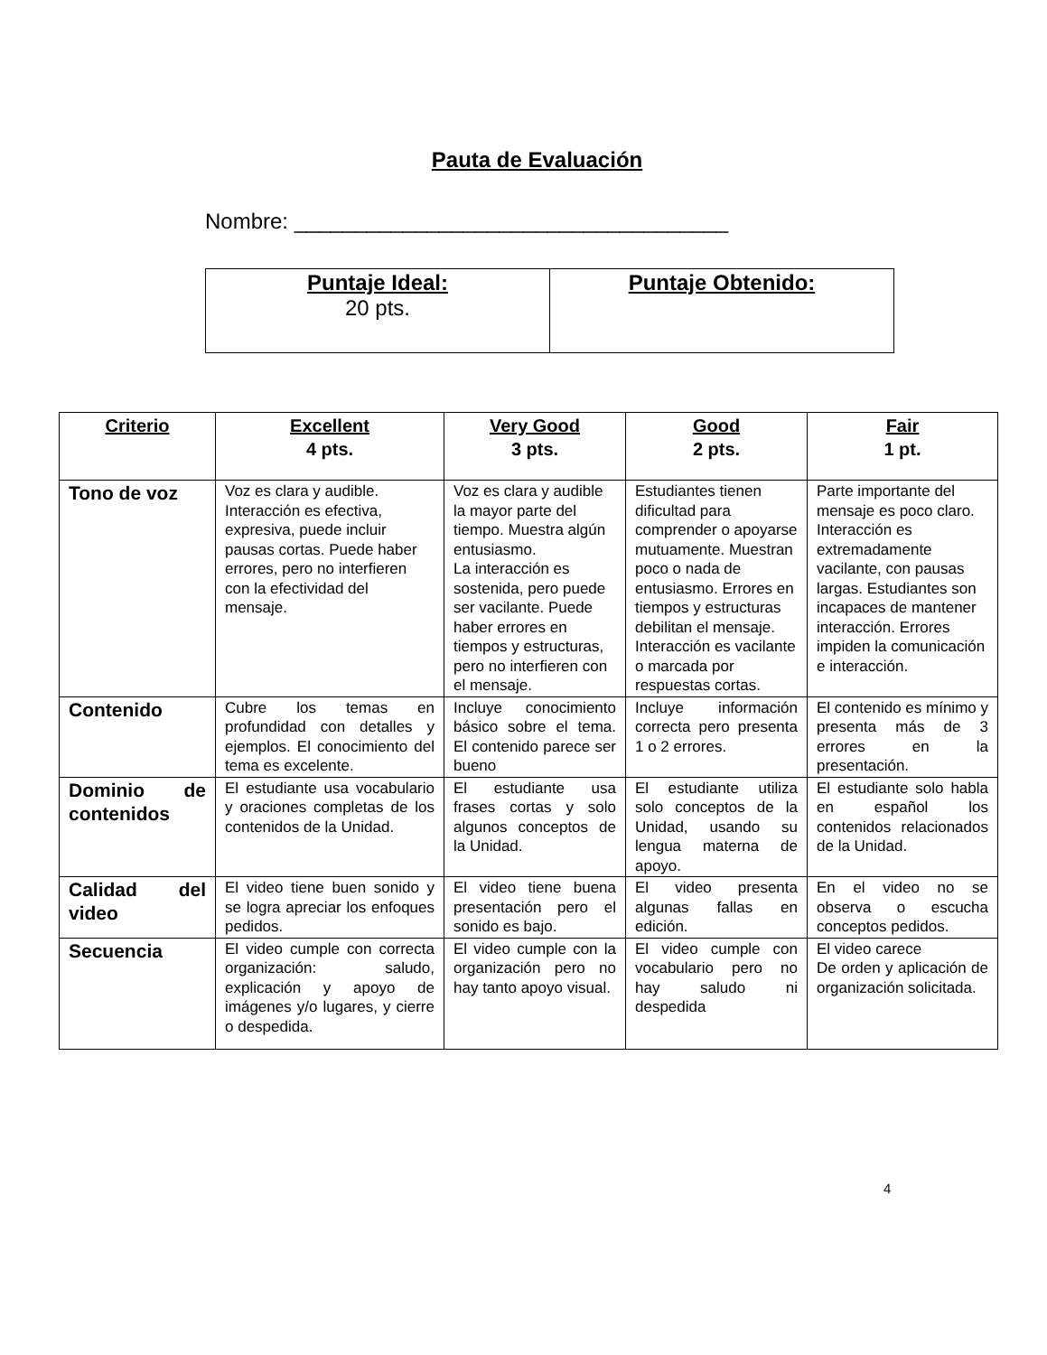Pauta de Evaluación
Nombre: ____________________________________
| Puntaje Ideal: 20 pts. | Puntaje Obtenido: |
| Criterio | Excellent 4 pts. | Very Good 3 pts. | Good 2 pts. | Fair 1 pt. |
| --- | --- | --- | --- | --- |
| Tono de voz | Voz es clara y audible. Interacción es efectiva, expresiva, puede incluir pausas cortas. Puede haber errores, pero no interfieren con la efectividad del mensaje. | Voz es clara y audible la mayor parte del tiempo. Muestra algún entusiasmo. La interacción es sostenida, pero puede ser vacilante. Puede haber errores en tiempos y estructuras, pero no interfieren con el mensaje. | Estudiantes tienen dificultad para comprender o apoyarse mutuamente. Muestran poco o nada de entusiasmo. Errores en tiempos y estructuras debilitan el mensaje. Interacción es vacilante o marcada por respuestas cortas. | Parte importante del mensaje es poco claro. Interacción es extremadamente vacilante, con pausas largas. Estudiantes son incapaces de mantener interacción. Errores impiden la comunicación e interacción. |
| Contenido | Cubre los temas en profundidad con detalles y ejemplos. El conocimiento del tema es excelente. | Incluye conocimiento básico sobre el tema. El contenido parece ser bueno | Incluye información correcta pero presenta 1 o 2 errores. | El contenido es mínimo y presenta más de 3 errores en la presentación. |
| Dominio de contenidos | El estudiante usa vocabulario y oraciones completas de los contenidos de la Unidad. | El estudiante usa frases cortas y solo algunos conceptos de la Unidad. | El estudiante utiliza solo conceptos de la Unidad, usando su lengua materna de apoyo. | El estudiante solo habla en español los contenidos relacionados de la Unidad. |
| Calidad del video | El video tiene buen sonido y se logra apreciar los enfoques pedidos. | El video tiene buena presentación pero el sonido es bajo. | El video presenta algunas fallas en edición. | En el video no se observa o escucha conceptos pedidos. |
| Secuencia | El video cumple con correcta organización: saludo, explicación y apoyo de imágenes y/o lugares, y cierre o despedida. | El video cumple con la organización pero no hay tanto apoyo visual. | El video cumple con vocabulario pero no hay saludo ni despedida | El video carece De orden y aplicación de organización solicitada. |
4